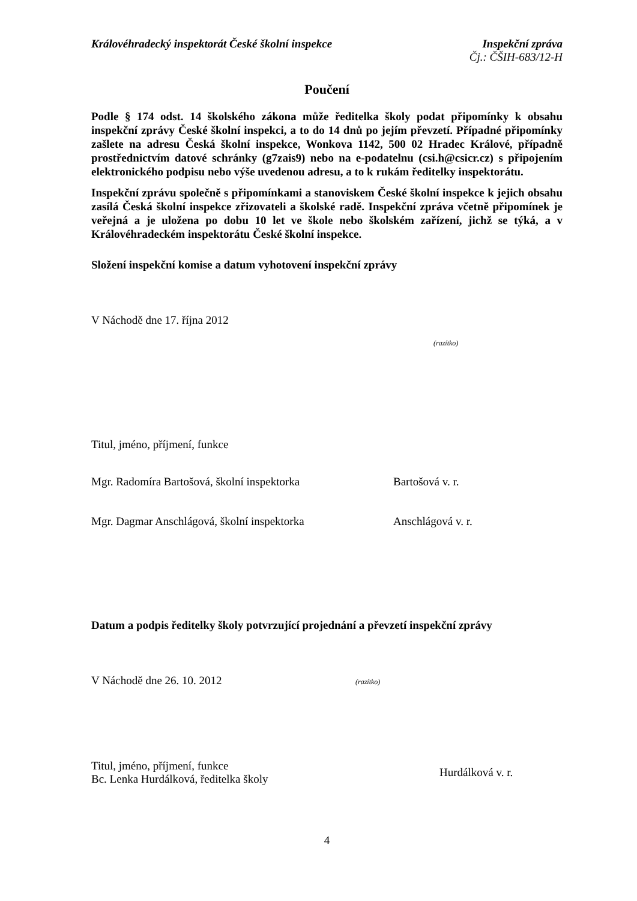Královéhradecký inspektorát České školní inspekce Inspekční zpráva
Čj.: ČŠIH-683/12-H
Poučení
Podle § 174 odst. 14 školského zákona může ředitelka školy podat připomínky k obsahu inspekční zprávy České školní inspekci, a to do 14 dnů po jejím převzetí. Případné připomínky zašlete na adresu Česká školní inspekce, Wonkova 1142, 500 02 Hradec Králové, případně prostřednictvím datové schránky (g7zais9) nebo na e-podatelnu (csi.h@csicr.cz) s připojením elektronického podpisu nebo výše uvedenou adresu, a to k rukám ředitelky inspektorátu.
Inspekční zprávu společně s připomínkami a stanoviskem České školní inspekce k jejich obsahu zasílá Česká školní inspekce zřizovateli a školské radě. Inspekční zpráva včetně připomínek je veřejná a je uložena po dobu 10 let ve škole nebo školském zařízení, jichž se týká, a v Královéhradeckém inspektorátu České školní inspekce.
Složení inspekční komise a datum vyhotovení inspekční zprávy
V Náchodě dne 17. října 2012
(razítko)
Titul, jméno, příjmení, funkce
Mgr. Radomíra Bartošová, školní inspektorka Bartošová v. r.
Mgr. Dagmar Anschlágová, školní inspektorka Anschlágová v. r.
Datum a podpis ředitelky školy potvrzující projednání a převzetí inspekční zprávy
V Náchodě dne 26. 10. 2012 (razítko)
Titul, jméno, příjmení, funkce
Bc. Lenka Hurdálková, ředitelka školy
Hurdálková v. r.
4